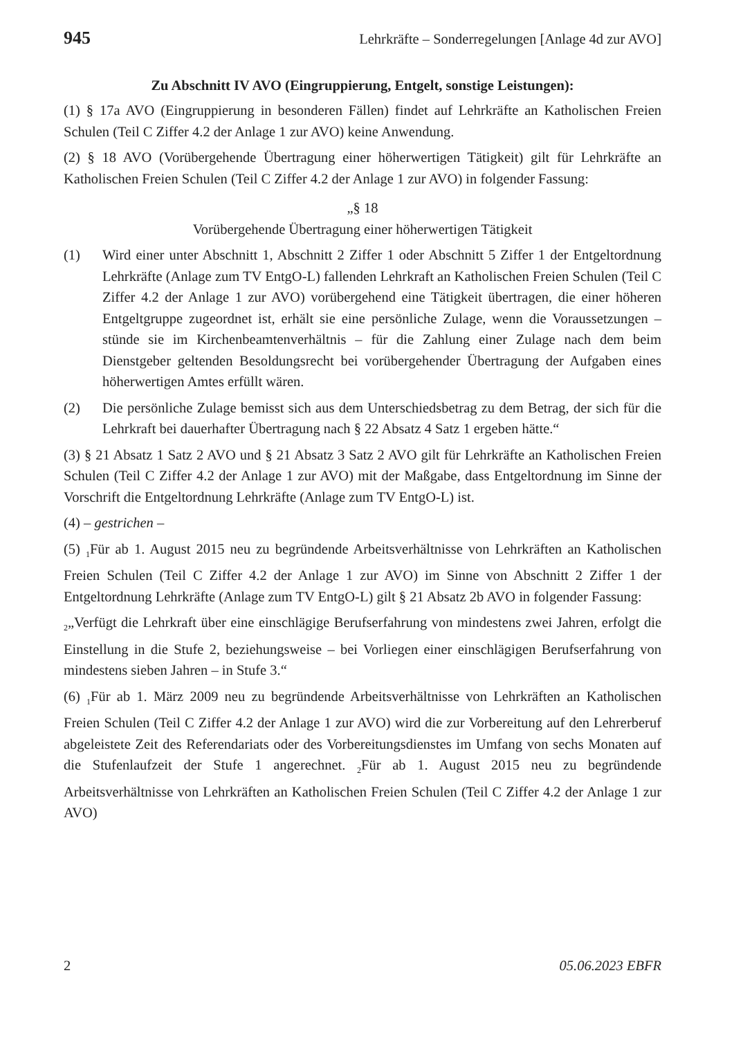945 Lehrkräfte – Sonderregelungen [Anlage 4d zur AVO]
Zu Abschnitt IV AVO (Eingruppierung, Entgelt, sonstige Leistungen):
(1) § 17a AVO (Eingruppierung in besonderen Fällen) findet auf Lehrkräfte an Katholischen Freien Schulen (Teil C Ziffer 4.2 der Anlage 1 zur AVO) keine Anwendung.
(2) § 18 AVO (Vorübergehende Übertragung einer höherwertigen Tätigkeit) gilt für Lehrkräfte an Katholischen Freien Schulen (Teil C Ziffer 4.2 der Anlage 1 zur AVO) in folgender Fassung:
„§ 18
Vorübergehende Übertragung einer höherwertigen Tätigkeit
(1) Wird einer unter Abschnitt 1, Abschnitt 2 Ziffer 1 oder Abschnitt 5 Ziffer 1 der Entgeltordnung Lehrkräfte (Anlage zum TV EntgO-L) fallenden Lehrkraft an Katholischen Freien Schulen (Teil C Ziffer 4.2 der Anlage 1 zur AVO) vorübergehend eine Tätigkeit übertragen, die einer höheren Entgeltgruppe zugeordnet ist, erhält sie eine persönliche Zulage, wenn die Voraussetzungen – stünde sie im Kirchenbeamtenverhältnis – für die Zahlung einer Zulage nach dem beim Dienstgeber geltenden Besoldungsrecht bei vorübergehender Übertragung der Aufgaben eines höherwertigen Amtes erfüllt wären.
(2) Die persönliche Zulage bemisst sich aus dem Unterschiedsbetrag zu dem Betrag, der sich für die Lehrkraft bei dauerhafter Übertragung nach § 22 Absatz 4 Satz 1 ergeben hätte.“
(3) § 21 Absatz 1 Satz 2 AVO und § 21 Absatz 3 Satz 2 AVO gilt für Lehrkräfte an Katholischen Freien Schulen (Teil C Ziffer 4.2 der Anlage 1 zur AVO) mit der Maßgabe, dass Entgeltordnung im Sinne der Vorschrift die Entgeltordnung Lehrkräfte (Anlage zum TV EntgO-L) ist.
(4) – gestrichen –
(5) <sub>1</sub>Für ab 1. August 2015 neu zu begründende Arbeitsverhältnisse von Lehrkräften an Katholischen Freien Schulen (Teil C Ziffer 4.2 der Anlage 1 zur AVO) im Sinne von Abschnitt 2 Ziffer 1 der Entgeltordnung Lehrkräfte (Anlage zum TV EntgO-L) gilt § 21 Absatz 2b AVO in folgender Fassung:
<sub>2</sub>„Verfügt die Lehrkraft über eine einschlägige Berufserfahrung von mindestens zwei Jahren, erfolgt die Einstellung in die Stufe 2, beziehungsweise – bei Vorliegen einer einschlägigen Berufserfahrung von mindestens sieben Jahren – in Stufe 3.“
(6) <sub>1</sub>Für ab 1. März 2009 neu zu begründende Arbeitsverhältnisse von Lehrkräften an Katholischen Freien Schulen (Teil C Ziffer 4.2 der Anlage 1 zur AVO) wird die zur Vorbereitung auf den Lehrerberuf abgeleistete Zeit des Referendariats oder des Vorbereitungsdienstes im Umfang von sechs Monaten auf die Stufenlaufzeit der Stufe 1 angerechnet. <sub>2</sub>Für ab 1. August 2015 neu zu begründende Arbeitsverhältnisse von Lehrkräften an Katholischen Freien Schulen (Teil C Ziffer 4.2 der Anlage 1 zur AVO)
2 05.06.2023 EBFR